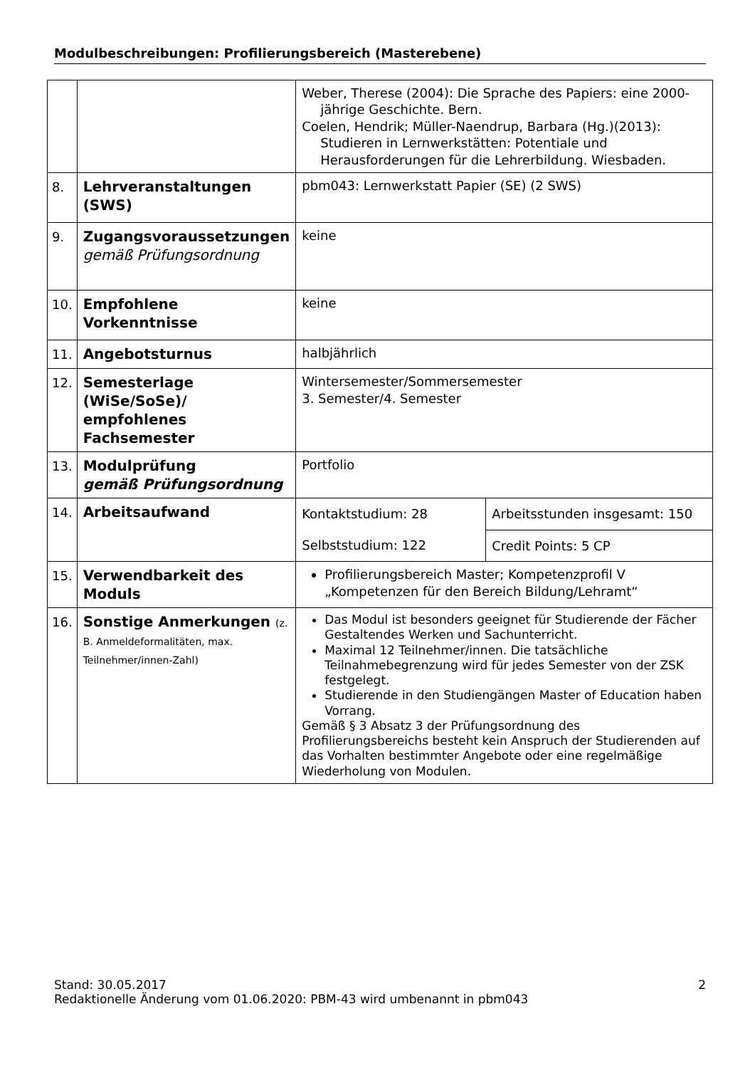Modulbeschreibungen: Profilierungsbereich (Masterebene)
| | | Weber, Therese (2004): Die Sprache des Papiers: eine 2000-jährige Geschichte. Bern. Coelen, Hendrik; Müller-Naendrup, Barbara (Hg.)(2013): Studieren in Lernwerkstätten: Potentiale und Herausforderungen für die Lehrerbildung. Wiesbaden. | |
| 8. | Lehrveranstaltungen (SWS) | pbm043: Lernwerkstatt Papier (SE) (2 SWS) | |
| 9. | Zugangsvoraussetzungen gemäß Prüfungsordnung | keine | |
| 10. | Empfohlene Vorkenntnisse | keine | |
| 11. | Angebotsturnus | halbjährlich | |
| 12. | Semesterlage (WiSe/SoSe)/ empfohlenes Fachsemester | Wintersemester/Sommersemester 3. Semester/4. Semester | |
| 13. | Modulprüfung gemäß Prüfungsordnung | Portfolio | |
| 14. | Arbeitsaufwand | Kontaktstudium: 28 | Arbeitsstunden insgesamt: 150 |
| | | Selbststudium: 122 | Credit Points: 5 CP |
| 15. | Verwendbarkeit des Moduls | Profilierungsbereich Master; Kompetenzprofil V „Kompetenzen für den Bereich Bildung/Lehramt“ | |
| 16. | Sonstige Anmerkungen (z. B. Anmeldeformalitäten, max. Teilnehmer/innen-Zahl) | Das Modul ist besonders geeignet für Studierende der Fächer Gestaltendes Werken und Sachunterricht. Maximal 12 Teilnehmer/innen. Die tatsächliche Teilnahmebegrenzung wird für jedes Semester von der ZSK festgelegt. Studierende in den Studiengängen Master of Education haben Vorrang. Gemäß § 3 Absatz 3 der Prüfungsordnung des Profilierungsbereichs besteht kein Anspruch der Studierenden auf das Vorhalten bestimmter Angebote oder eine regelmäßige Wiederholung von Modulen. | |
2 Stand: 30.05.2017
Redaktionelle Änderung vom 01.06.2020: PBM-43 wird umbenannt in pbm043